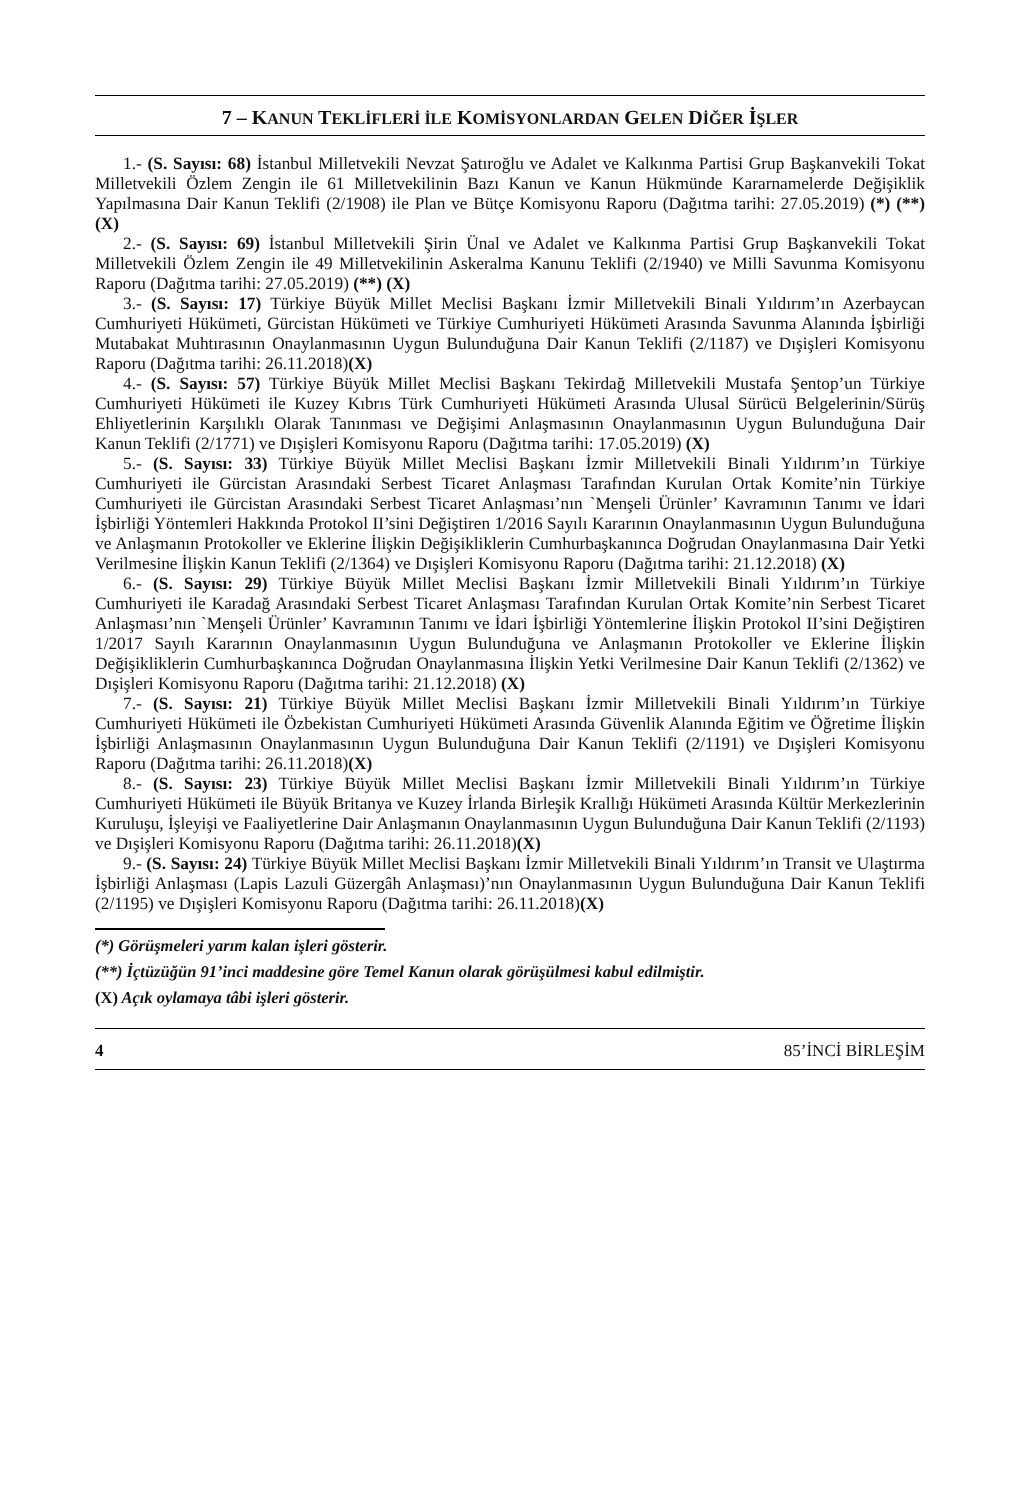7 – KANUN TEKLİFLERİ İLE KOMİSYONLARDAN GELEN DİĞER İŞLER
1.- (S. Sayısı: 68) İstanbul Milletvekili Nevzat Şatıroğlu ve Adalet ve Kalkınma Partisi Grup Başkanvekili Tokat Milletvekili Özlem Zengin ile 61 Milletvekilinin Bazı Kanun ve Kanun Hükmünde Kararnamelerde Değişiklik Yapılmasına Dair Kanun Teklifi (2/1908) ile Plan ve Bütçe Komisyonu Raporu (Dağıtma tarihi: 27.05.2019) (*) (**) (X)
2.- (S. Sayısı: 69) İstanbul Milletvekili Şirin Ünal ve Adalet ve Kalkınma Partisi Grup Başkanvekili Tokat Milletvekili Özlem Zengin ile 49 Milletvekilinin Askeralma Kanunu Teklifi (2/1940) ve Milli Savunma Komisyonu Raporu (Dağıtma tarihi: 27.05.2019) (**) (X)
3.- (S. Sayısı: 17) Türkiye Büyük Millet Meclisi Başkanı İzmir Milletvekili Binali Yıldırım’ın Azerbaycan Cumhuriyeti Hükümeti, Gürcistan Hükümeti ve Türkiye Cumhuriyeti Hükümeti Arasında Savunma Alanında İşbirliği Mutabakat Muhtırasının Onaylanmasının Uygun Bulunduğuna Dair Kanun Teklifi (2/1187) ve Dışişleri Komisyonu Raporu (Dağıtma tarihi: 26.11.2018)(X)
4.- (S. Sayısı: 57) Türkiye Büyük Millet Meclisi Başkanı Tekirdağ Milletvekili Mustafa Şentop’un Türkiye Cumhuriyeti Hükümeti ile Kuzey Kıbrıs Türk Cumhuriyeti Hükümeti Arasında Ulusal Sürücü Belgelerinin/Sürüş Ehliyetlerinin Karşılıklı Olarak Tanınması ve Değişimi Anlaşmasının Onaylanmasının Uygun Bulunduğuna Dair Kanun Teklifi (2/1771) ve Dışişleri Komisyonu Raporu (Dağıtma tarihi: 17.05.2019) (X)
5.- (S. Sayısı: 33) Türkiye Büyük Millet Meclisi Başkanı İzmir Milletvekili Binali Yıldırım’ın Türkiye Cumhuriyeti ile Gürcistan Arasındaki Serbest Ticaret Anlaşması Tarafından Kurulan Ortak Komite’nin Türkiye Cumhuriyeti ile Gürcistan Arasındaki Serbest Ticaret Anlaşması’nın `Menşeli Ürünler’ Kavramının Tanımı ve İdari İşbirliği Yöntemleri Hakkında Protokol II’sini Değiştiren 1/2016 Sayılı Kararının Onaylanmasının Uygun Bulunduğuna ve Anlaşmanın Protokoller ve Eklerine İlişkin Değişikliklerin Cumhurbaşkanınca Doğrudan Onaylanmasına Dair Yetki Verilmesine İlişkin Kanun Teklifi (2/1364) ve Dışişleri Komisyonu Raporu (Dağıtma tarihi: 21.12.2018) (X)
6.- (S. Sayısı: 29) Türkiye Büyük Millet Meclisi Başkanı İzmir Milletvekili Binali Yıldırım’ın Türkiye Cumhuriyeti ile Karadağ Arasındaki Serbest Ticaret Anlaşması Tarafından Kurulan Ortak Komite’nin Serbest Ticaret Anlaşması’nın `Menşeli Ürünler’ Kavramının Tanımı ve İdari İşbirliği Yöntemlerine İlişkin Protokol II’sini Değiştiren 1/2017 Sayılı Kararının Onaylanmasının Uygun Bulunduğuna ve Anlaşmanın Protokoller ve Eklerine İlişkin Değişikliklerin Cumhurbaşkanınca Doğrudan Onaylanmasına İlişkin Yetki Verilmesine Dair Kanun Teklifi (2/1362) ve Dışişleri Komisyonu Raporu (Dağıtma tarihi: 21.12.2018) (X)
7.- (S. Sayısı: 21) Türkiye Büyük Millet Meclisi Başkanı İzmir Milletvekili Binali Yıldırım’ın Türkiye Cumhuriyeti Hükümeti ile Özbekistan Cumhuriyeti Hükümeti Arasında Güvenlik Alanında Eğitim ve Öğretime İlişkin İşbirliği Anlaşmasının Onaylanmasının Uygun Bulunduğuna Dair Kanun Teklifi (2/1191) ve Dışişleri Komisyonu Raporu (Dağıtma tarihi: 26.11.2018)(X)
8.- (S. Sayısı: 23) Türkiye Büyük Millet Meclisi Başkanı İzmir Milletvekili Binali Yıldırım’ın Türkiye Cumhuriyeti Hükümeti ile Büyük Britanya ve Kuzey İrlanda Birleşik Krallığı Hükümeti Arasında Kültür Merkezlerinin Kuruluşu, İşleyişi ve Faaliyetlerine Dair Anlaşmanın Onaylanmasının Uygun Bulunduğuna Dair Kanun Teklifi (2/1193) ve Dışişleri Komisyonu Raporu (Dağıtma tarihi: 26.11.2018)(X)
9.- (S. Sayısı: 24) Türkiye Büyük Millet Meclisi Başkanı İzmir Milletvekili Binali Yıldırım’ın Transit ve Ulaştırma İşbirliği Anlaşması (Lapis Lazuli Güzergâh Anlaşması)’nın Onaylanmasının Uygun Bulunduğuna Dair Kanun Teklifi (2/1195) ve Dışişleri Komisyonu Raporu (Dağıtma tarihi: 26.11.2018)(X)
(*) Görüşmeleri yarım kalan işleri gösterir.
(**) İçtüzüğün 91’inci maddesine göre Temel Kanun olarak görüşülmesi kabul edilmiştir.
(X) Açık oylamaya tâbi işleri gösterir.
4 85’İNCİ BİRLEŞİM